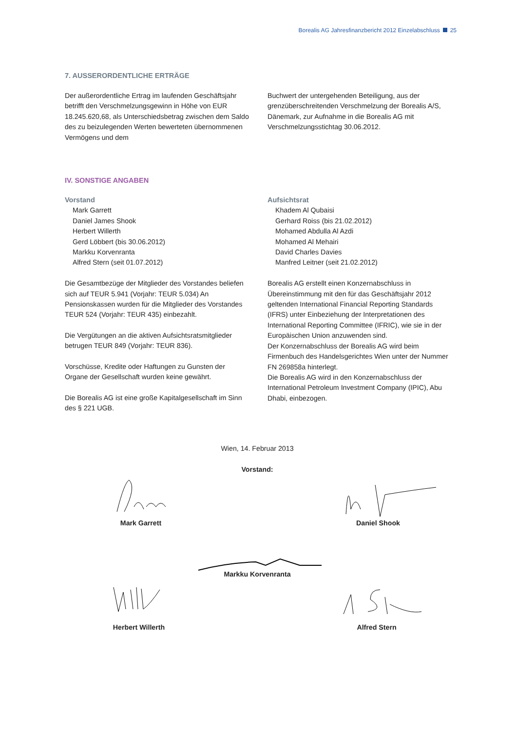Borealis AG Jahresfinanzbericht 2012 Einzelabschluss 25
7. AUSSERORDENTLICHE ERTRÄGE
Der außerordentliche Ertrag im laufenden Geschäftsjahr betrifft den Verschmelzungsgewinn in Höhe von EUR 18.245.620,68, als Unterschiedsbetrag zwischen dem Saldo des zu beizulegenden Werten bewerteten übernommenen Vermögens und dem
Buchwert der untergehenden Beteiligung, aus der grenzüberschreitenden Verschmelzung der Borealis A/S, Dänemark, zur Aufnahme in die Borealis AG mit Verschmelzungsstichtag 30.06.2012.
IV. SONSTIGE ANGABEN
Vorstand
Mark Garrett
Daniel James Shook
Herbert Willerth
Gerd Löbbert (bis 30.06.2012)
Markku Korvenranta
Alfred Stern (seit 01.07.2012)
Die Gesamtbezüge der Mitglieder des Vorstandes beliefen sich auf TEUR 5.941 (Vorjahr: TEUR 5.034) An Pensionskassen wurden für die Mitglieder des Vorstandes TEUR 524 (Vorjahr: TEUR 435) einbezahlt.
Die Vergütungen an die aktiven Aufsichtsratsmitglieder betrugen TEUR 849 (Vorjahr: TEUR 836).
Vorschüsse, Kredite oder Haftungen zu Gunsten der Organe der Gesellschaft wurden keine gewährt.
Die Borealis AG ist eine große Kapitalgesellschaft im Sinn des § 221 UGB.
Aufsichtsrat
Khadem Al Qubaisi
Gerhard Roiss (bis 21.02.2012)
Mohamed Abdulla Al Azdi
Mohamed Al Mehairi
David Charles Davies
Manfred Leitner (seit 21.02.2012)
Borealis AG erstellt einen Konzernabschluss in Übereinstimmung mit den für das Geschäftsjahr 2012 geltenden International Financial Reporting Standards (IFRS) unter Einbeziehung der Interpretationen des International Reporting Committee (IFRIC), wie sie in der Europäischen Union anzuwenden sind.
Der Konzernabschluss der Borealis AG wird beim Firmenbuch des Handelsgerichtes Wien unter der Nummer FN 269858a hinterlegt.
Die Borealis AG wird in den Konzernabschluss der International Petroleum Investment Company (IPIC), Abu Dhabi, einbezogen.
Wien, 14. Februar 2013
Vorstand:
Mark Garrett Daniel Shook
Markku Korvenranta
Herbert Willerth Alfred Stern